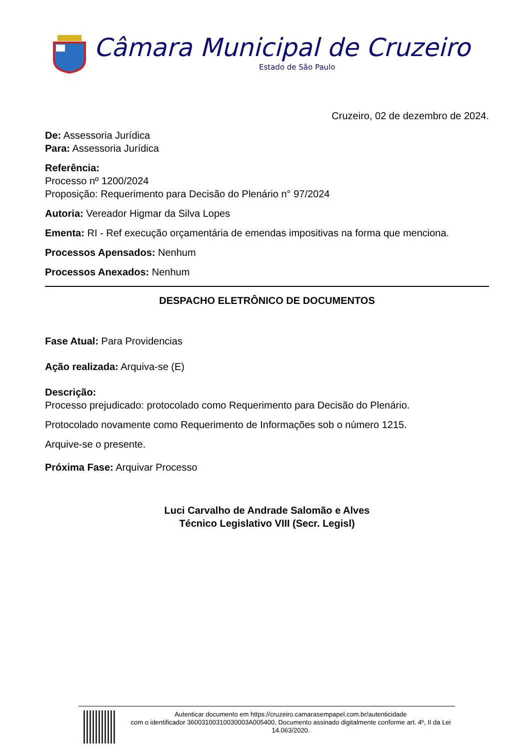Câmara Municipal de Cruzeiro
Estado de São Paulo
Cruzeiro, 02 de dezembro de 2024.
De: Assessoria Jurídica
Para: Assessoria Jurídica
Referência:
Processo nº 1200/2024
Proposição: Requerimento para Decisão do Plenário n° 97/2024
Autoria: Vereador Higmar da Silva Lopes
Ementa: RI - Ref execução orçamentária de emendas impositivas na forma que menciona.
Processos Apensados: Nenhum
Processos Anexados: Nenhum
DESPACHO ELETRÔNICO DE DOCUMENTOS
Fase Atual: Para Providencias
Ação realizada: Arquiva-se (E)
Descrição:
Processo prejudicado: protocolado como Requerimento para Decisão do Plenário.
Protocolado novamente como Requerimento de Informações sob o número 1215.
Arquive-se o presente.
Próxima Fase: Arquivar Processo
Luci Carvalho de Andrade Salomão e Alves
Técnico Legislativo VIII (Secr. Legisl)
Autenticar documento em https://cruzeiro.camarasempapel.com.br/autenticidade
com o identificador 36003100310030003A005400, Documento assinado digitalmente conforme art. 4º, II da Lei 14.063/2020.